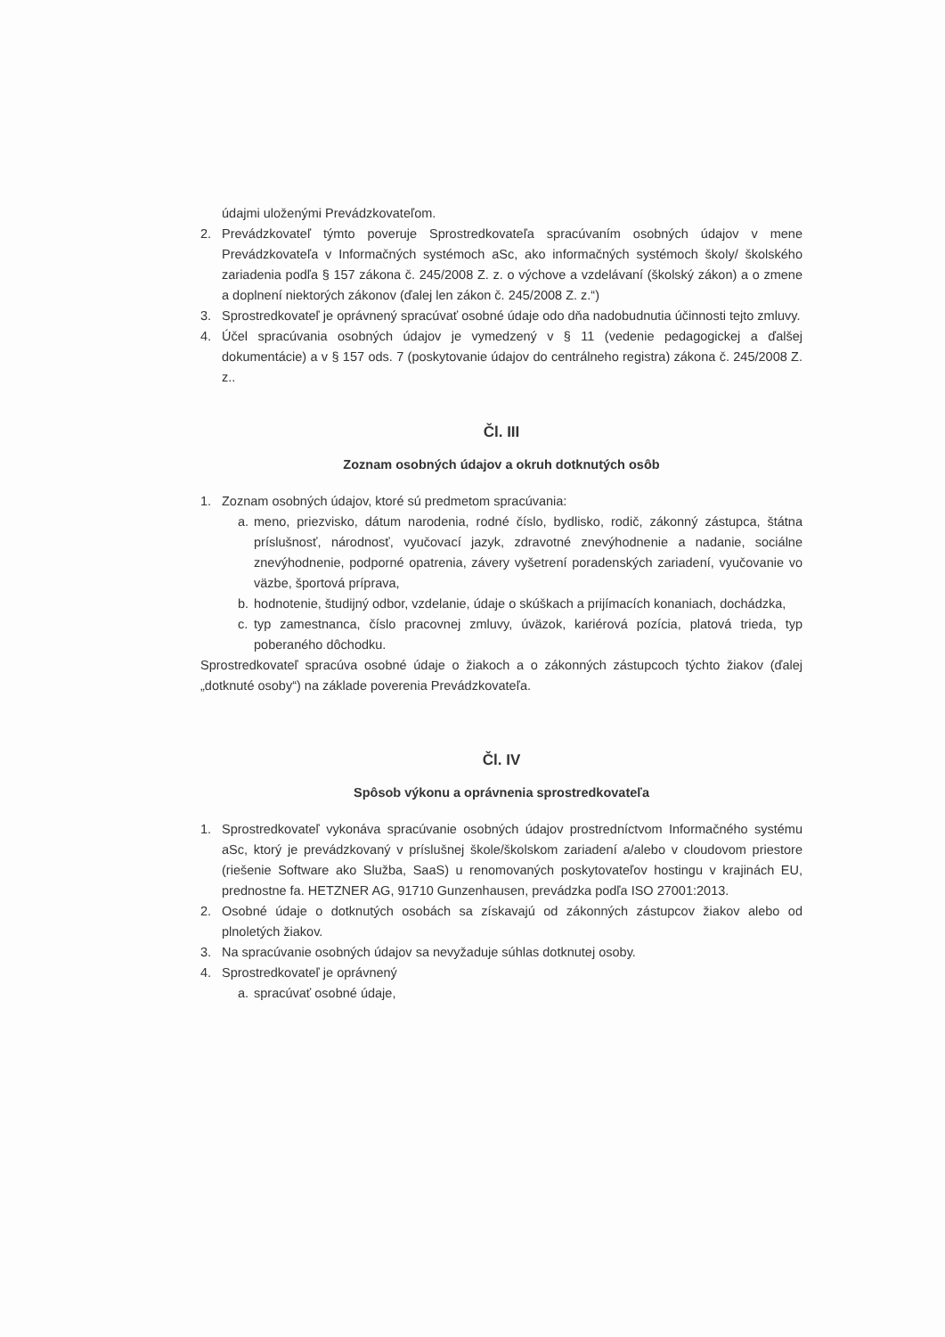údajmi uloženými Prevádzkovateľom.
2. Prevádzkovateľ týmto poveruje Sprostredkovateľa spracúvaním osobných údajov v mene Prevádzkovateľa v Informačných systémoch aSc, ako informačných systémoch školy/ školského zariadenia podľa § 157 zákona č. 245/2008 Z. z. o výchove a vzdelávaní (školský zákon) a o zmene a doplnení niektorých zákonov (ďalej len zákon č. 245/2008 Z. z.“)
3. Sprostredkovateľ je oprávnený spracúvať osobné údaje odo dňa nadobudnutia účinnosti tejto zmluvy.
4. Účel spracúvania osobných údajov je vymedzený v § 11 (vedenie pedagogickej a ďalšej dokumentácie) a v § 157 ods. 7 (poskytovanie údajov do centrálneho registra) zákona č. 245/2008 Z. z..
Čl. III
Zoznam osobných údajov a okruh dotknutých osôb
1. Zoznam osobných údajov, ktoré sú predmetom spracúvania:
a. meno, priezvisko, dátum narodenia, rodné číslo, bydlisko, rodič, zákonný zástupca, štátna príslušnosť, národnosť, vyučovací jazyk, zdravotné znevýhodnenie a nadanie, sociálne znevýhodnenie, podporné opatrenia, závery vyšetrení poradenských zariadení, vyučovanie vo väzbe, športová príprava,
b. hodnotenie, študijný odbor, vzdelanie, údaje o skúškach a prijímacích konaniach, dochádzka,
c. typ zamestnanca, číslo pracovnej zmluvy, úväzok, kariérová pozícia, platová trieda, typ poberaného dôchodku.
Sprostredkovateľ spracúva osobné údaje o žiakoch a o zákonných zástupcoch týchto žiakov (ďalej „dotknuté osoby“) na základe poverenia Prevádzkovateľa.
Čl. IV
Spôsob výkonu a oprávnenia sprostredkovateľa
1. Sprostredkovateľ vykonáva spracúvanie osobných údajov prostredníctvom Informačného systému aSc, ktorý je prevádzkovaný v príslušnej škole/školskom zariadení a/alebo v cloudovom priestore (riešenie Software ako Služba, SaaS) u renomovaných poskytovateľov hostingu v krajinách EU, prednostne fa. HETZNER AG, 91710 Gunzenhausen, prevádzka podľa ISO 27001:2013.
2. Osobné údaje o dotknutých osobách sa získavajú od zákonných zástupcov žiakov alebo od plnoletých žiakov.
3. Na spracúvanie osobných údajov sa nevyžaduje súhlas dotknutej osoby.
4. Sprostredkovateľ je oprávnený
a. spracúvať osobné údaje,